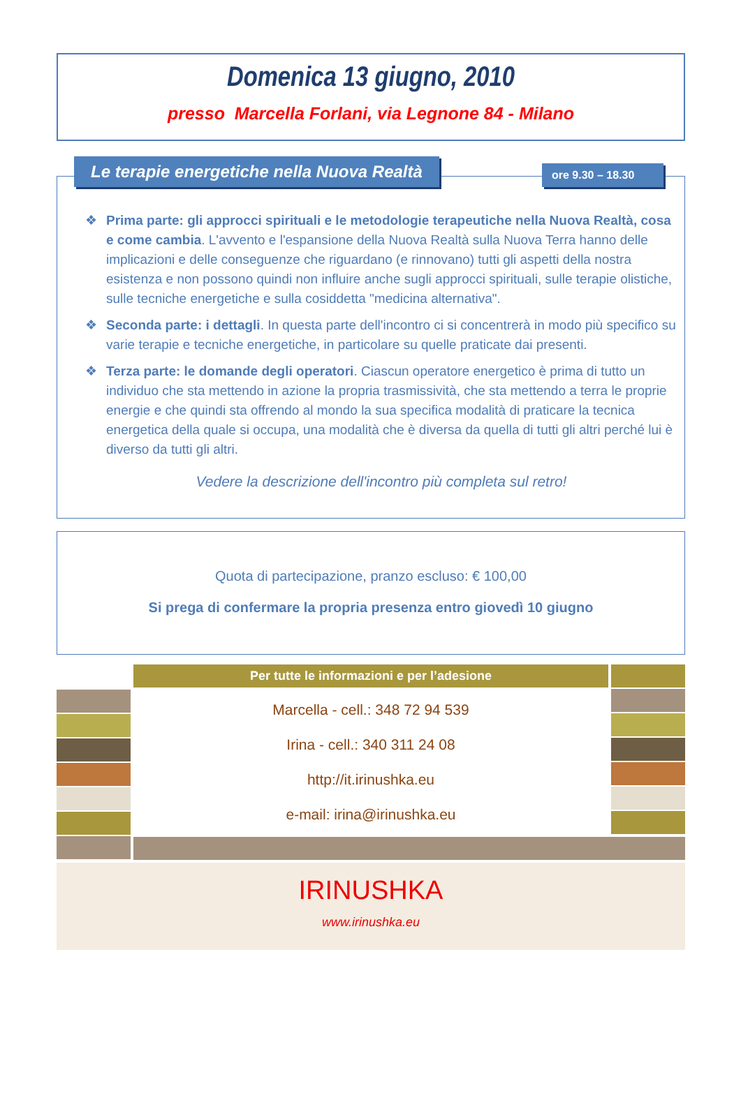Domenica 13 giugno, 2010
presso Marcella Forlani, via Legnone 84 - Milano
Le terapie energetiche nella Nuova Realtà
ore 9.30 – 18.30
❖ Prima parte: gli approcci spirituali e le metodologie terapeutiche nella Nuova Realtà, cosa e come cambia. L'avvento e l'espansione della Nuova Realtà sulla Nuova Terra hanno delle implicazioni e delle conseguenze che riguardano (e rinnovano) tutti gli aspetti della nostra esistenza e non possono quindi non influire anche sugli approcci spirituali, sulle terapie olistiche, sulle tecniche energetiche e sulla cosiddetta "medicina alternativa".
❖ Seconda parte: i dettagli. In questa parte dell'incontro ci si concentrerà in modo più specifico su varie terapie e tecniche energetiche, in particolare su quelle praticate dai presenti.
❖ Terza parte: le domande degli operatori. Ciascun operatore energetico è prima di tutto un individuo che sta mettendo in azione la propria trasmissività, che sta mettendo a terra le proprie energie e che quindi sta offrendo al mondo la sua specifica modalità di praticare la tecnica energetica della quale si occupa, una modalità che è diversa da quella di tutti gli altri perché lui è diverso da tutti gli altri.
Vedere la descrizione dell'incontro più completa sul retro!
Quota di partecipazione, pranzo escluso: € 100,00
Si prega di confermare la propria presenza entro giovedì 10 giugno
Per tutte le informazioni e per l’adesione
Marcella - cell.: 348 72 94 539
Irina - cell.: 340 311 24 08
http://it.irinushka.eu
e-mail: irina@irinushka.eu
IRINUSHKA
www.irinushka.eu